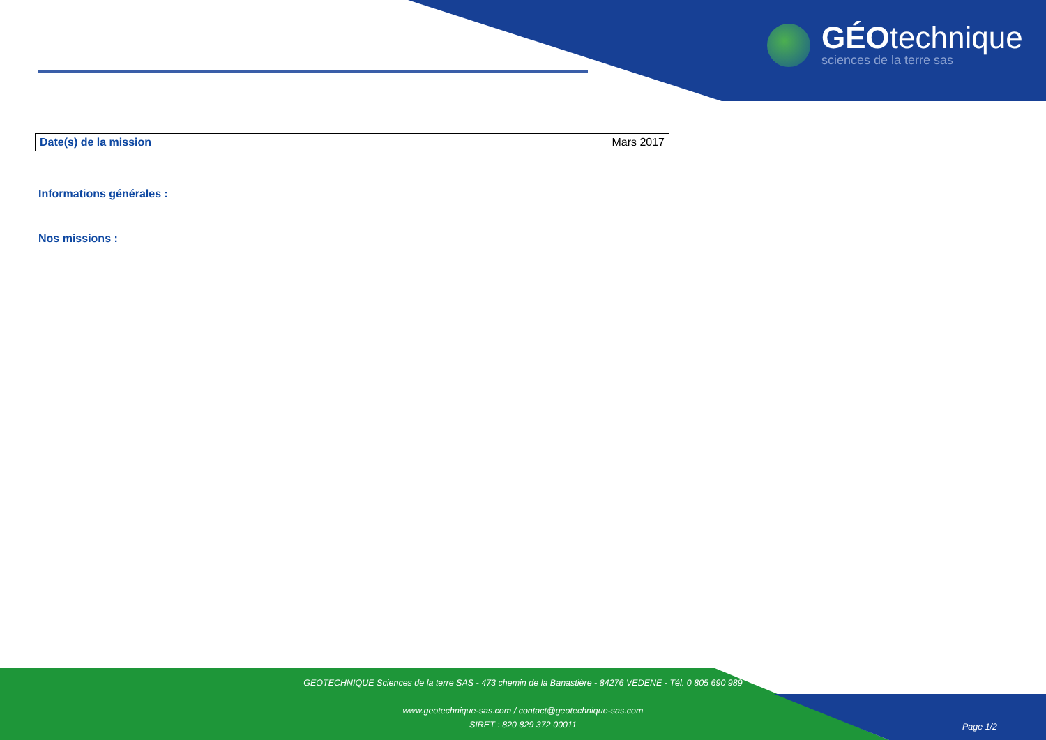GÉOtechnique
sciences de la terre sas
| Date(s) de la mission | Mars 2017 |
Informations générales :
Nos missions :
GEOTECHNIQUE Sciences de la terre SAS - 473 chemin de la Banastière - 84276 VEDENE - Tél. 0 805 690 989
www.geotechnique-sas.com / contact@geotechnique-sas.com
SIRET : 820 829 372 00011
Page 1/2